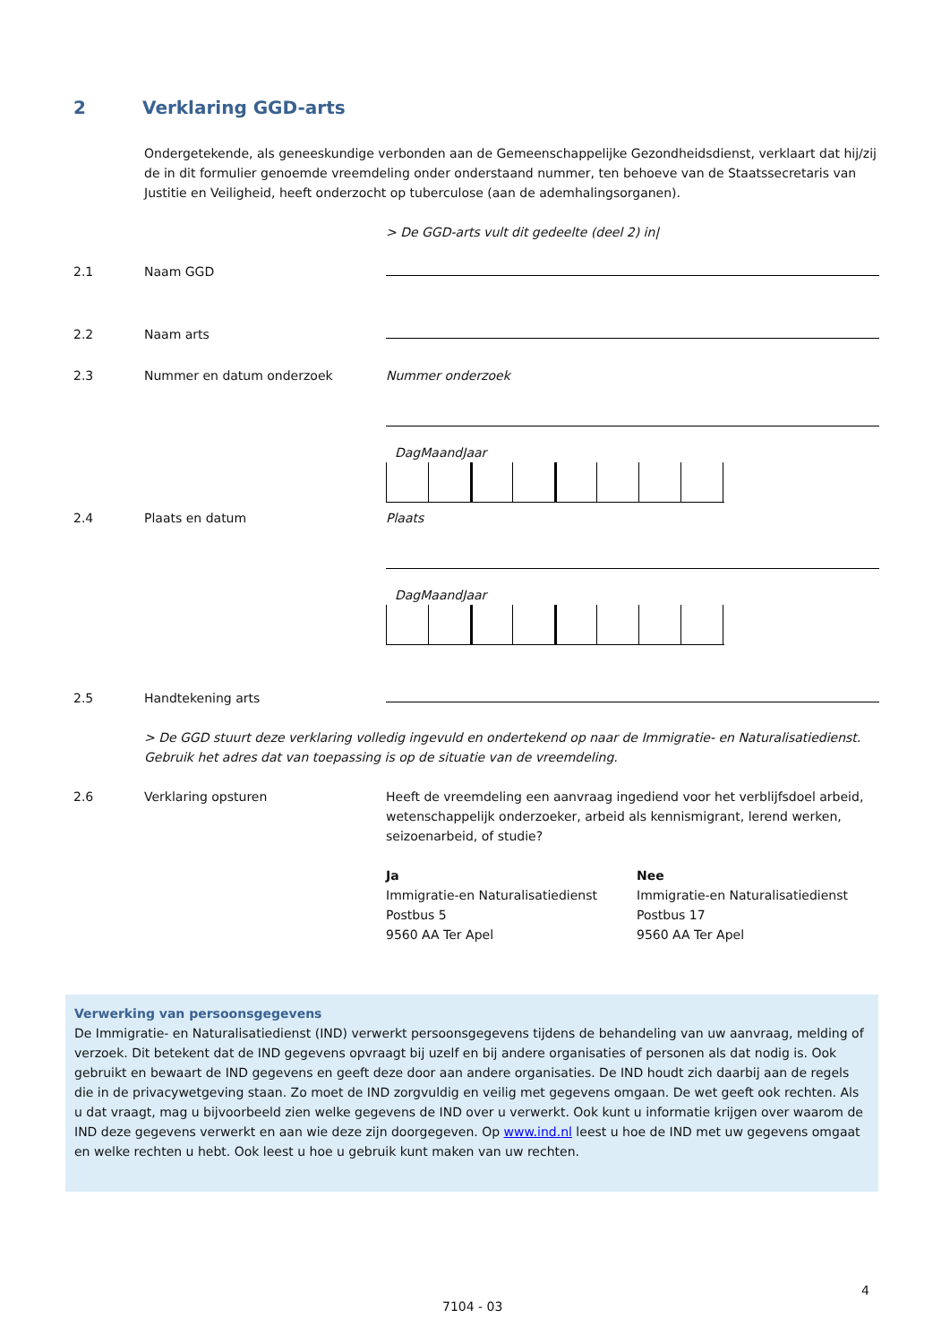2 Verklaring GGD-arts
Ondergetekende, als geneeskundige verbonden aan de Gemeenschappelijke Gezondheidsdienst, verklaart dat hij/zij de in dit formulier genoemde vreemdeling onder onderstaand nummer, ten behoeve van de Staatssecretaris van Justitie en Veiligheid, heeft onderzocht op tuberculose (aan de ademhalingsorganen).
> De GGD-arts vult dit gedeelte (deel 2) in|
2.1 Naam GGD
2.2 Naam arts
2.3 Nummer en datum onderzoek Nummer onderzoek
Dag Maand Jaar
2.4 Plaats en datum Plaats
Dag Maand Jaar
2.5 Handtekening arts
> De GGD stuurt deze verklaring volledig ingevuld en ondertekend op naar de Immigratie- en Naturalisatiedienst. Gebruik het adres dat van toepassing is op de situatie van de vreemdeling.
2.6 Verklaring opsturen Heeft de vreemdeling een aanvraag ingediend voor het verblijfsdoel arbeid, wetenschappelijk onderzoeker, arbeid als kennismigrant, lerend werken, seizoenarbeid, of studie?
Ja
Immigratie-en Naturalisatiedienst
Postbus 5
9560 AA Ter Apel
Nee
Immigratie-en Naturalisatiedienst
Postbus 17
9560 AA Ter Apel
Verwerking van persoonsgegevens
De Immigratie- en Naturalisatiedienst (IND) verwerkt persoonsgegevens tijdens de behandeling van uw aanvraag, melding of verzoek. Dit betekent dat de IND gegevens opvraagt bij uzelf en bij andere organisaties of personen als dat nodig is. Ook gebruikt en bewaart de IND gegevens en geeft deze door aan andere organisaties. De IND houdt zich daarbij aan de regels die in de privacywetgeving staan. Zo moet de IND zorgvuldig en veilig met gegevens omgaan. De wet geeft ook rechten. Als u dat vraagt, mag u bijvoorbeeld zien welke gegevens de IND over u verwerkt. Ook kunt u informatie krijgen over waarom de IND deze gegevens verwerkt en aan wie deze zijn doorgegeven. Op www.ind.nl leest u hoe de IND met uw gegevens omgaat en welke rechten u hebt. Ook leest u hoe u gebruik kunt maken van uw rechten.
4
7104 - 03